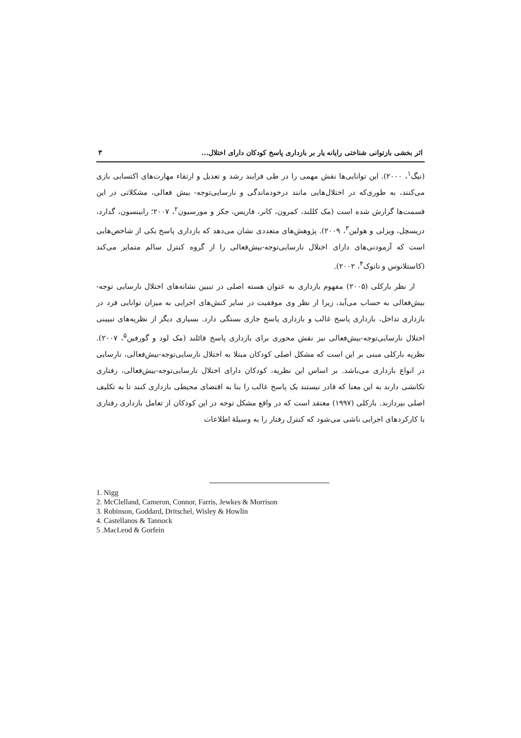اثر بخشی بازتوانی شناختی رایانه یار بر بازداری پاسخ کودکان دارای اختلال... ۳
(نیگ<sup>۱</sup>، ۲۰۰۰). این توانایی‌ها نقش مهمی را در طی فرایند رشد و تعدیل و ارتقاء مهارت‌های اکتسابی بازی می‌کنند، به طوری‌که در اختلال‌هایی مانند درخودماندگی و نارسایی‌توجه- بیش فعالی، مشکلاتی در این قسمت‌ها گزارش شده است (مک کللند، کمرون، کانر، فاریس، جکز و مورسیون<sup>۲</sup>، ۲۰۰۷؛ رابینسون، گدارد، دریسچل، ویزلی و هولین<sup>۳</sup>، ۲۰۰۹). پژوهش‌های متعددی نشان می‌دهد که بازداری پاسخ یکی از شاخص‌هایی است که آزمودنی‌های دارای اختلال نارسایی‌توجه-بیش‌فعالی را از گروه کنترل سالم متمایز می‌کند (کاستلانوس و تانوک<sup>۴</sup>، ۲۰۰۲).
از نظر بارکلی (۲۰۰۵) مفهوم بازداری به عنوان هسته اصلی در تبیین نشانه‌های اختلال نارسایی توجه-بیش‌فعالی به حساب می‌آید، زیرا از نظر وی موفقیت در سایر کنش‌های اجرایی به میزان توانایی فرد در بازداری تداخل، بازداری پاسخ غالب و بازداری پاسخ جاری بستگی دارد. بسیاری دیگر از نظریه‌های تبیینی اختلال نارسایی‌توجه-بیش‌فعالی نیز نقش محوری برای بازداری پاسخ قائلند (مک لود و گورفین<sup>۵</sup>، ۲۰۰۷). نظریه بارکلی مبنی بر این است که مشکل اصلی کودکان مبتلا به اختلال نارسایی‌توجه-بیش‌فعالی، نارسایی در انواع بازداری می‌باشد. بر اساس این نظریه، کودکان دارای اختلال نارسایی‌توجه-بیش‌فعالی، رفتاری تکانشی دارند به این معنا که قادر نیستند یک پاسخ غالب را بنا به اقتضای محیطی بازداری کنند تا به تکلیف اصلی بپردازند. بارکلی (۱۹۹۷) معتقد است که در واقع مشکل توجه در این کودکان از تعامل بازداری رفتاری با کارکردهای اجرایی ناشی می‌شود که کنترل رفتار را به وسیلهٔ اطلاعات
1. Nigg
2. McClelland, Cameron, Connor, Farris, Jewkes & Morrison
3. Robinson, Goddard, Dritschel, Wisley & Howlin
4. Castellanos & Tannock
5 .MacLeod & Gorfein